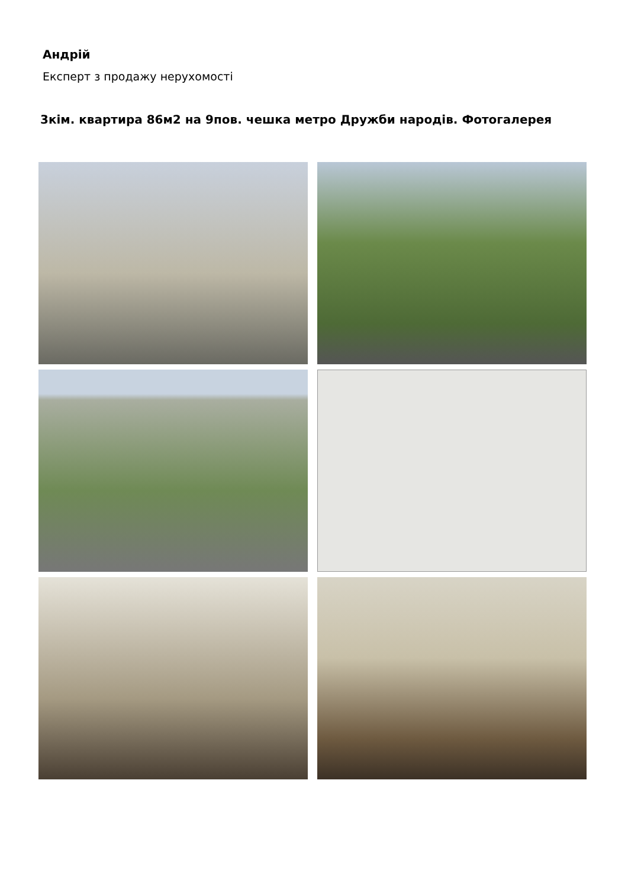Андрій
Експерт з продажу нерухомості
3кім. квартира 86м2 на 9пов. чешка метро Дружби народів. Фотогалерея